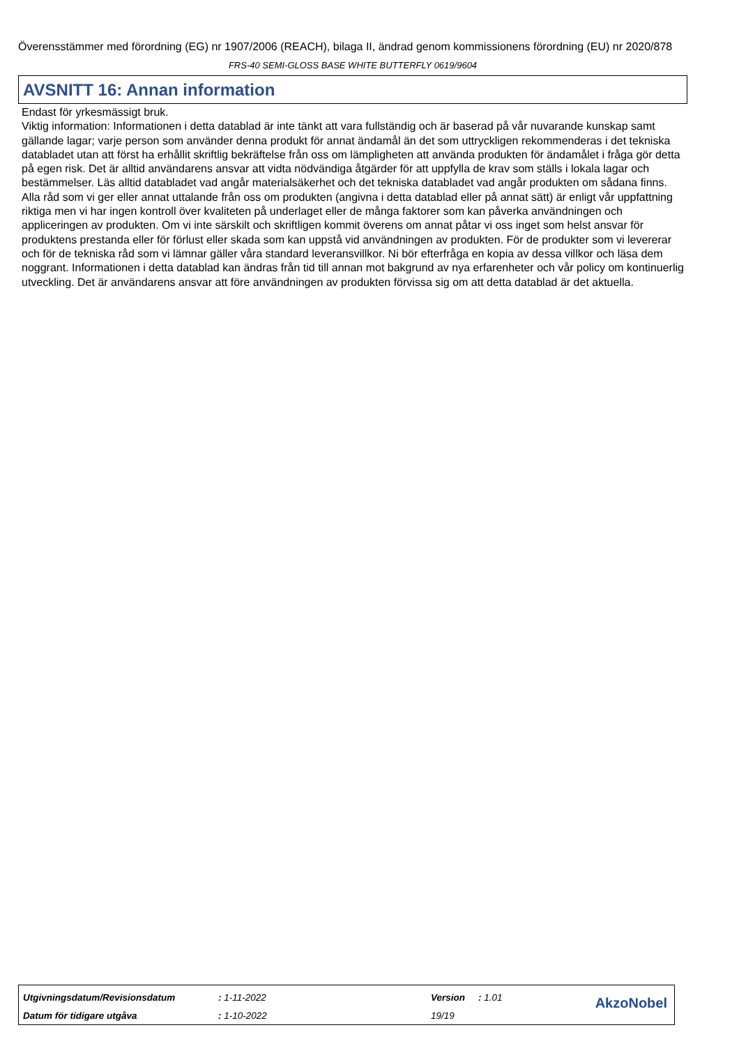Överensstämmer med förordning (EG) nr 1907/2006 (REACH), bilaga II, ändrad genom kommissionens förordning (EU) nr 2020/878
FRS-40 SEMI-GLOSS BASE WHITE BUTTERFLY 0619/9604
AVSNITT 16: Annan information
Endast för yrkesmässigt bruk.
Viktig information: Informationen i detta datablad är inte tänkt att vara fullständig och är baserad på vår nuvarande kunskap samt gällande lagar; varje person som använder denna produkt för annat ändamål än det som uttryckligen rekommenderas i det tekniska databladet utan att först ha erhållit skriftlig bekräftelse från oss om lämpligheten att använda produkten för ändamålet i fråga gör detta på egen risk. Det är alltid användarens ansvar att vidta nödvändiga åtgärder för att uppfylla de krav som ställs i lokala lagar och bestämmelser. Läs alltid databladet vad angår materialsäkerhet och det tekniska databladet vad angår produkten om sådana finns. Alla råd som vi ger eller annat uttalande från oss om produkten (angivna i detta datablad eller på annat sätt) är enligt vår uppfattning riktiga men vi har ingen kontroll över kvaliteten på underlaget eller de många faktorer som kan påverka användningen och appliceringen av produkten. Om vi inte särskilt och skriftligen kommit överens om annat påtar vi oss inget som helst ansvar för produktens prestanda eller för förlust eller skada som kan uppstå vid användningen av produkten. För de produkter som vi levererar och för de tekniska råd som vi lämnar gäller våra standard leveransvillkor. Ni bör efterfråga en kopia av dessa villkor och läsa dem noggrant. Informationen i detta datablad kan ändras från tid till annan mot bakgrund av nya erfarenheter och vår policy om kontinuerlig utveckling. Det är användarens ansvar att före användningen av produkten förvissa sig om att detta datablad är det aktuella.
| Utgivningsdatum/Revisionsdatum | : 1-11-2022 | Version | : 1.01 |
| Datum för tidigare utgåva | : 1-10-2022 | 19/19 | |
AkzoNobel